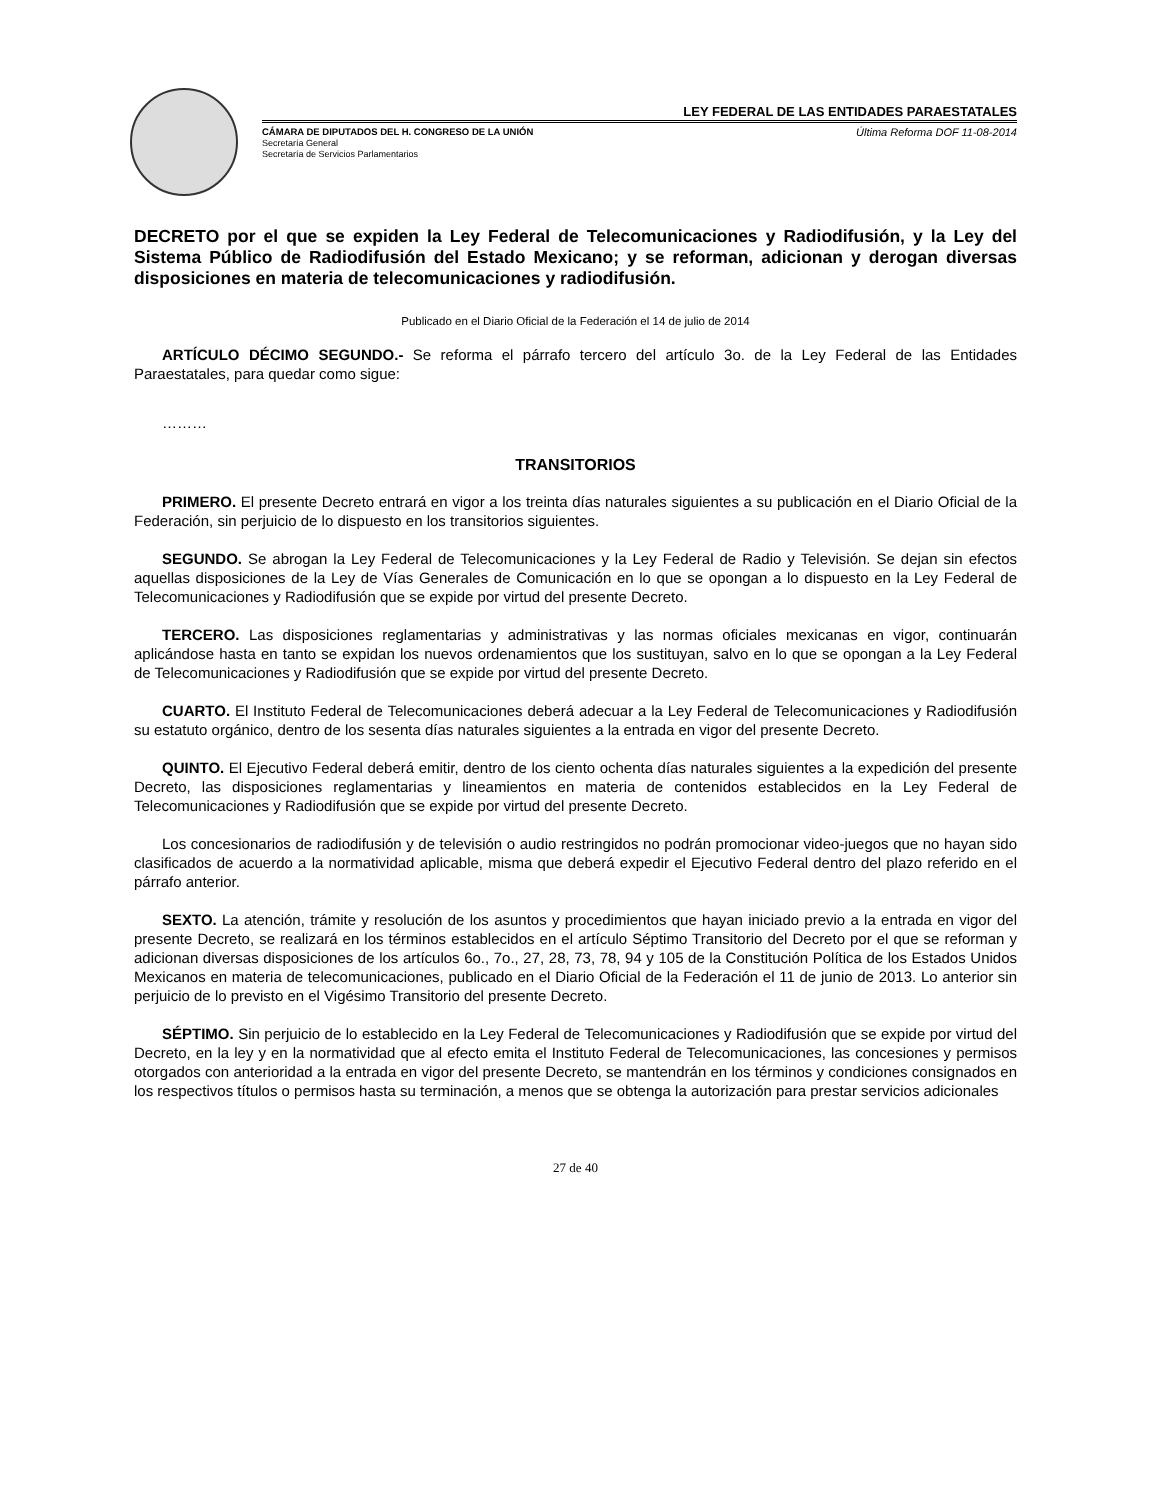LEY FEDERAL DE LAS ENTIDADES PARAESTATALES
CÁMARA DE DIPUTADOS DEL H. CONGRESO DE LA UNIÓN Última Reforma DOF 11-08-2014
Secretaría General
Secretaría de Servicios Parlamentarios
DECRETO por el que se expiden la Ley Federal de Telecomunicaciones y Radiodifusión, y la Ley del Sistema Público de Radiodifusión del Estado Mexicano; y se reforman, adicionan y derogan diversas disposiciones en materia de telecomunicaciones y radiodifusión.
Publicado en el Diario Oficial de la Federación el 14 de julio de 2014
ARTÍCULO DÉCIMO SEGUNDO.- Se reforma el párrafo tercero del artículo 3o. de la Ley Federal de las Entidades Paraestatales, para quedar como sigue:
………
TRANSITORIOS
PRIMERO. El presente Decreto entrará en vigor a los treinta días naturales siguientes a su publicación en el Diario Oficial de la Federación, sin perjuicio de lo dispuesto en los transitorios siguientes.
SEGUNDO. Se abrogan la Ley Federal de Telecomunicaciones y la Ley Federal de Radio y Televisión. Se dejan sin efectos aquellas disposiciones de la Ley de Vías Generales de Comunicación en lo que se opongan a lo dispuesto en la Ley Federal de Telecomunicaciones y Radiodifusión que se expide por virtud del presente Decreto.
TERCERO. Las disposiciones reglamentarias y administrativas y las normas oficiales mexicanas en vigor, continuarán aplicándose hasta en tanto se expidan los nuevos ordenamientos que los sustituyan, salvo en lo que se opongan a la Ley Federal de Telecomunicaciones y Radiodifusión que se expide por virtud del presente Decreto.
CUARTO. El Instituto Federal de Telecomunicaciones deberá adecuar a la Ley Federal de Telecomunicaciones y Radiodifusión su estatuto orgánico, dentro de los sesenta días naturales siguientes a la entrada en vigor del presente Decreto.
QUINTO. El Ejecutivo Federal deberá emitir, dentro de los ciento ochenta días naturales siguientes a la expedición del presente Decreto, las disposiciones reglamentarias y lineamientos en materia de contenidos establecidos en la Ley Federal de Telecomunicaciones y Radiodifusión que se expide por virtud del presente Decreto.
Los concesionarios de radiodifusión y de televisión o audio restringidos no podrán promocionar video-juegos que no hayan sido clasificados de acuerdo a la normatividad aplicable, misma que deberá expedir el Ejecutivo Federal dentro del plazo referido en el párrafo anterior.
SEXTO. La atención, trámite y resolución de los asuntos y procedimientos que hayan iniciado previo a la entrada en vigor del presente Decreto, se realizará en los términos establecidos en el artículo Séptimo Transitorio del Decreto por el que se reforman y adicionan diversas disposiciones de los artículos 6o., 7o., 27, 28, 73, 78, 94 y 105 de la Constitución Política de los Estados Unidos Mexicanos en materia de telecomunicaciones, publicado en el Diario Oficial de la Federación el 11 de junio de 2013. Lo anterior sin perjuicio de lo previsto en el Vigésimo Transitorio del presente Decreto.
SÉPTIMO. Sin perjuicio de lo establecido en la Ley Federal de Telecomunicaciones y Radiodifusión que se expide por virtud del Decreto, en la ley y en la normatividad que al efecto emita el Instituto Federal de Telecomunicaciones, las concesiones y permisos otorgados con anterioridad a la entrada en vigor del presente Decreto, se mantendrán en los términos y condiciones consignados en los respectivos títulos o permisos hasta su terminación, a menos que se obtenga la autorización para prestar servicios adicionales
27 de 40